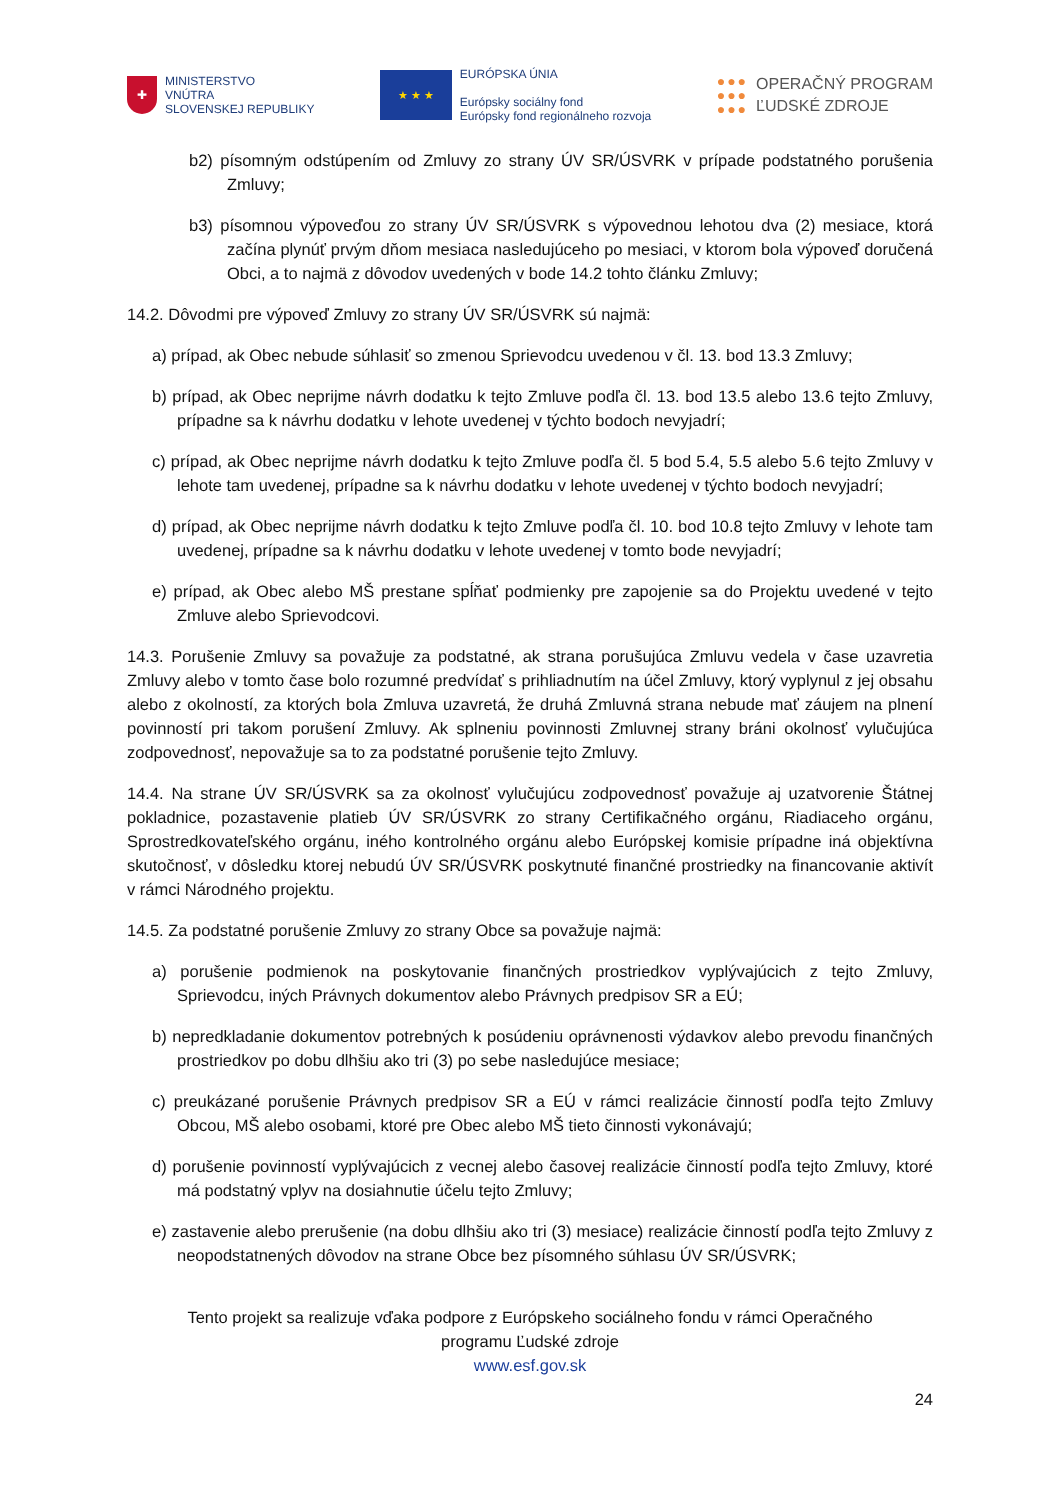✚
MINISTERSTVO
VNÚTRA
SLOVENSKEJ REPUBLIKY
★ ★ ★
EURÓPSKA ÚNIA
Európsky sociálny fond
Európsky fond regionálneho rozvoja
●●●
●●●
●●●
OPERAČNÝ PROGRAM
ĽUDSKÉ ZDROJE
b2) písomným odstúpením od Zmluvy zo strany ÚV SR/ÚSVRK v prípade podstatného porušenia Zmluvy;
b3) písomnou výpoveďou zo strany ÚV SR/ÚSVRK s výpovednou lehotou dva (2) mesiace, ktorá začína plynúť prvým dňom mesiaca nasledujúceho po mesiaci, v ktorom bola výpoveď doručená Obci, a to najmä z dôvodov uvedených v bode 14.2 tohto článku Zmluvy;
14.2. Dôvodmi pre výpoveď Zmluvy zo strany ÚV SR/ÚSVRK sú najmä:
a) prípad, ak Obec nebude súhlasiť so zmenou Sprievodcu uvedenou v čl. 13. bod 13.3 Zmluvy;
b) prípad, ak Obec neprijme návrh dodatku k tejto Zmluve podľa čl. 13. bod 13.5 alebo 13.6 tejto Zmluvy, prípadne sa k návrhu dodatku v lehote uvedenej v týchto bodoch nevyjadrí;
c) prípad, ak Obec neprijme návrh dodatku k tejto Zmluve podľa čl. 5 bod 5.4, 5.5 alebo 5.6 tejto Zmluvy v lehote tam uvedenej, prípadne sa k návrhu dodatku v lehote uvedenej v týchto bodoch nevyjadrí;
d) prípad, ak Obec neprijme návrh dodatku k tejto Zmluve podľa čl. 10. bod 10.8 tejto Zmluvy v lehote tam uvedenej, prípadne sa k návrhu dodatku v lehote uvedenej v tomto bode nevyjadrí;
e) prípad, ak Obec alebo MŠ prestane spĺňať podmienky pre zapojenie sa do Projektu uvedené v tejto Zmluve alebo Sprievodcovi.
14.3. Porušenie Zmluvy sa považuje za podstatné, ak strana porušujúca Zmluvu vedela v čase uzavretia Zmluvy alebo v tomto čase bolo rozumné predvídať s prihliadnutím na účel Zmluvy, ktorý vyplynul z jej obsahu alebo z okolností, za ktorých bola Zmluva uzavretá, že druhá Zmluvná strana nebude mať záujem na plnení povinností pri takom porušení Zmluvy. Ak splneniu povinnosti Zmluvnej strany bráni okolnosť vylučujúca zodpovednosť, nepovažuje sa to za podstatné porušenie tejto Zmluvy.
14.4. Na strane ÚV SR/ÚSVRK sa za okolnosť vylučujúcu zodpovednosť považuje aj uzatvorenie Štátnej pokladnice, pozastavenie platieb ÚV SR/ÚSVRK zo strany Certifikačného orgánu, Riadiaceho orgánu, Sprostredkovateľského orgánu, iného kontrolného orgánu alebo Európskej komisie prípadne iná objektívna skutočnosť, v dôsledku ktorej nebudú ÚV SR/ÚSVRK poskytnuté finančné prostriedky na financovanie aktivít v rámci Národného projektu.
14.5. Za podstatné porušenie Zmluvy zo strany Obce sa považuje najmä:
a) porušenie podmienok na poskytovanie finančných prostriedkov vyplývajúcich z tejto Zmluvy, Sprievodcu, iných Právnych dokumentov alebo Právnych predpisov SR a EÚ;
b) nepredkladanie dokumentov potrebných k posúdeniu oprávnenosti výdavkov alebo prevodu finančných prostriedkov po dobu dlhšiu ako tri (3) po sebe nasledujúce mesiace;
c) preukázané porušenie Právnych predpisov SR a EÚ v rámci realizácie činností podľa tejto Zmluvy Obcou, MŠ alebo osobami, ktoré pre Obec alebo MŠ tieto činnosti vykonávajú;
d) porušenie povinností vyplývajúcich z vecnej alebo časovej realizácie činností podľa tejto Zmluvy, ktoré má podstatný vplyv na dosiahnutie účelu tejto Zmluvy;
e) zastavenie alebo prerušenie (na dobu dlhšiu ako tri (3) mesiace) realizácie činností podľa tejto Zmluvy z neopodstatnených dôvodov na strane Obce bez písomného súhlasu ÚV SR/ÚSVRK;
Tento projekt sa realizuje vďaka podpore z Európskeho sociálneho fondu v rámci Operačného
programu Ľudské zdroje
www.esf.gov.sk
24